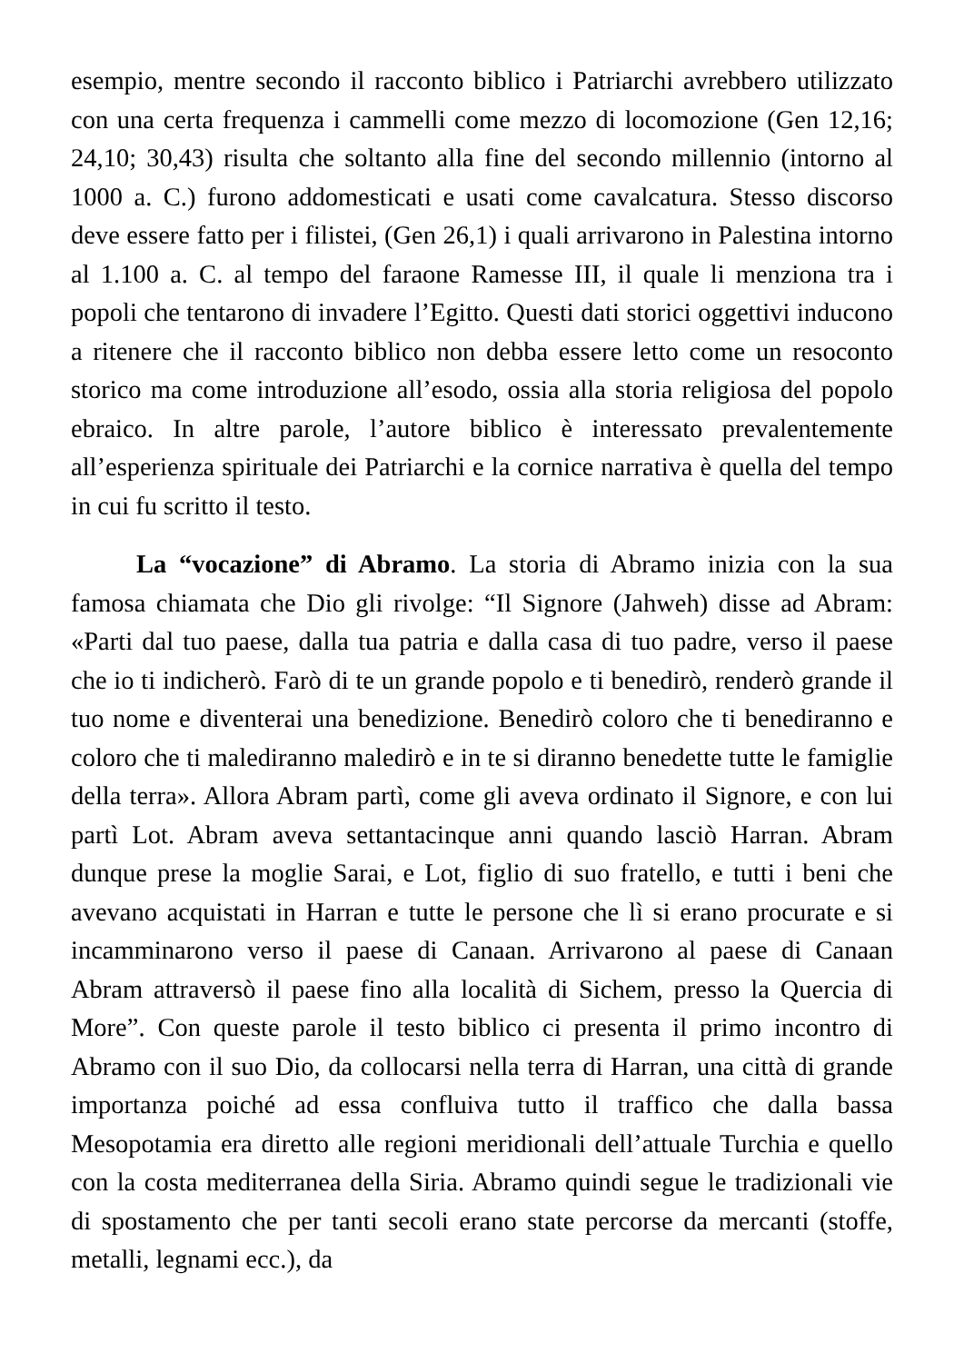esempio, mentre secondo il racconto biblico i Patriarchi avrebbero utilizzato con una certa frequenza i cammelli come mezzo di locomozione (Gen 12,16; 24,10; 30,43) risulta che soltanto alla fine del secondo millennio (intorno al 1000 a. C.) furono addomesticati e usati come cavalcatura. Stesso discorso deve essere fatto per i filistei, (Gen 26,1) i quali arrivarono in Palestina intorno al 1.100 a. C. al tempo del faraone Ramesse III, il quale li menziona tra i popoli che tentarono di invadere l’Egitto. Questi dati storici oggettivi inducono a ritenere che il racconto biblico non debba essere letto come un resoconto storico ma come introduzione all’esodo, ossia alla storia religiosa del popolo ebraico. In altre parole, l’autore biblico è interessato prevalentemente all’esperienza spirituale dei Patriarchi e la cornice narrativa è quella del tempo in cui fu scritto il testo.
La “vocazione” di Abramo. La storia di Abramo inizia con la sua famosa chiamata che Dio gli rivolge: “Il Signore (Jahweh) disse ad Abram: «Parti dal tuo paese, dalla tua patria e dalla casa di tuo padre, verso il paese che io ti indicherò. Farò di te un grande popolo e ti benedirò, renderò grande il tuo nome e diventerai una benedizione. Benedirò coloro che ti benediranno e coloro che ti malediranno maledirò e in te si diranno benedette tutte le famiglie della terra». Allora Abram partì, come gli aveva ordinato il Signore, e con lui partì Lot. Abram aveva settantacinque anni quando lasciò Harran. Abram dunque prese la moglie Sarai, e Lot, figlio di suo fratello, e tutti i beni che avevano acquistati in Harran e tutte le persone che lì si erano procurate e si incamminarono verso il paese di Canaan. Arrivarono al paese di Canaan Abram attraversò il paese fino alla località di Sichem, presso la Quercia di More”. Con queste parole il testo biblico ci presenta il primo incontro di Abramo con il suo Dio, da collocarsi nella terra di Harran, una città di grande importanza poiché ad essa confluiva tutto il traffico che dalla bassa Mesopotamia era diretto alle regioni meridionali dell’attuale Turchia e quello con la costa mediterranea della Siria. Abramo quindi segue le tradizionali vie di spostamento che per tanti secoli erano state percorse da mercanti (stoffe, metalli, legnami ecc.), da